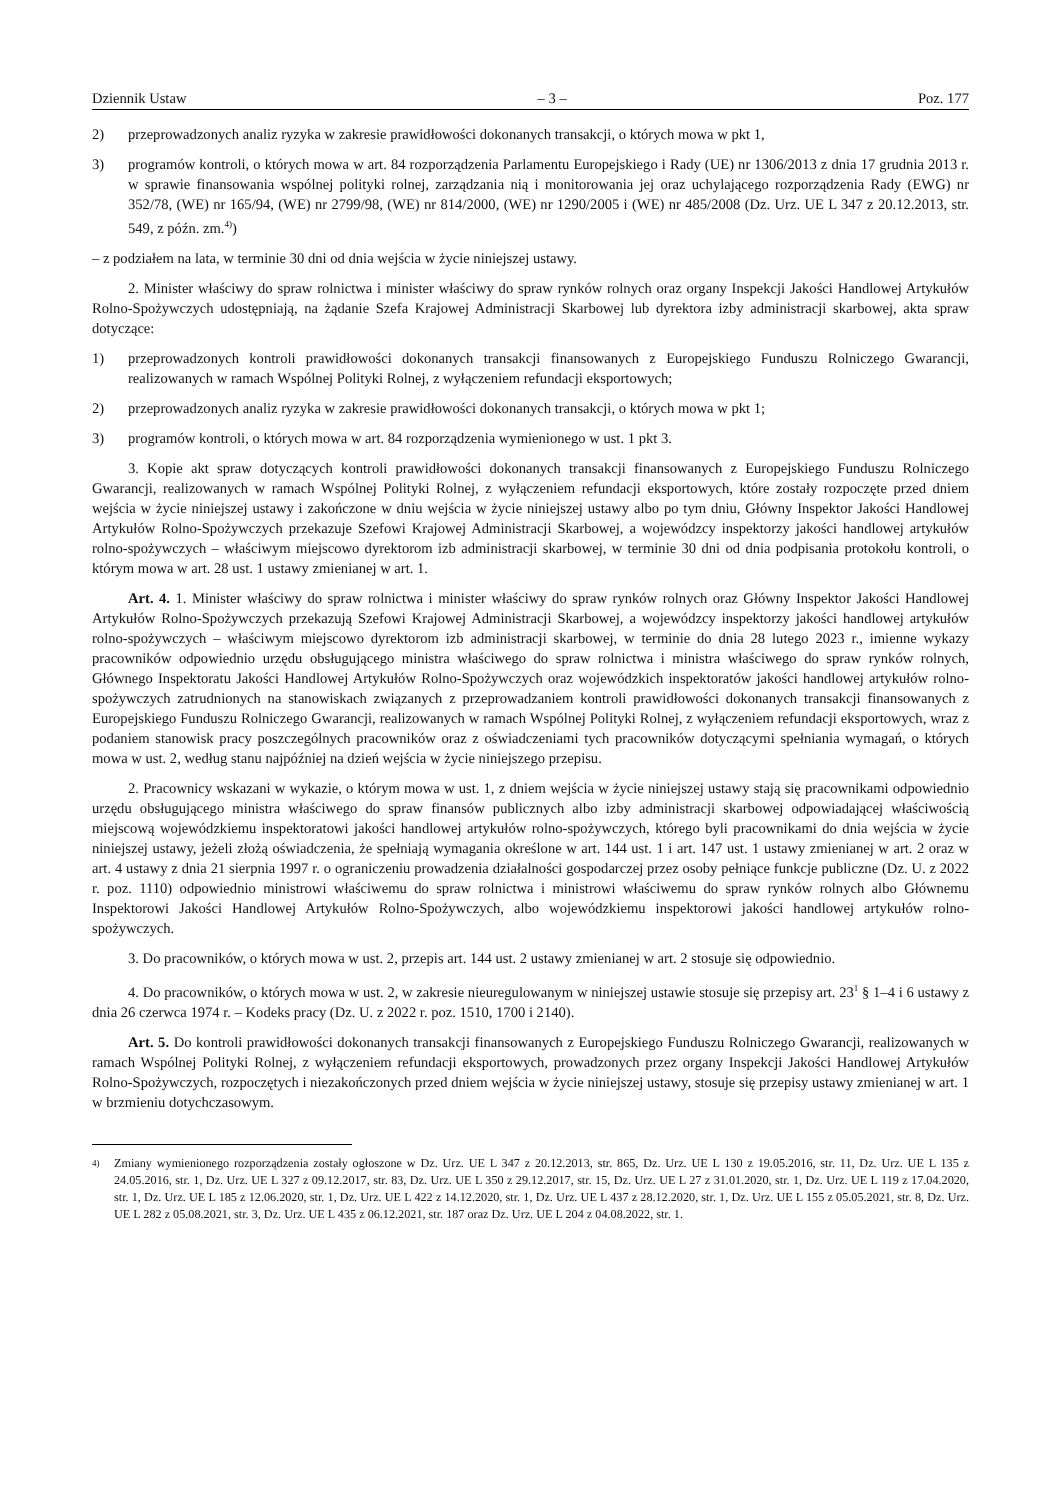Dziennik Ustaw – 3 – Poz. 177
2) przeprowadzonych analiz ryzyka w zakresie prawidłowości dokonanych transakcji, o których mowa w pkt 1,
3) programów kontroli, o których mowa w art. 84 rozporządzenia Parlamentu Europejskiego i Rady (UE) nr 1306/2013 z dnia 17 grudnia 2013 r. w sprawie finansowania wspólnej polityki rolnej, zarządzania nią i monitorowania jej oraz uchylającego rozporządzenia Rady (EWG) nr 352/78, (WE) nr 165/94, (WE) nr 2799/98, (WE) nr 814/2000, (WE) nr 1290/2005 i (WE) nr 485/2008 (Dz. Urz. UE L 347 z 20.12.2013, str. 549, z późn. zm.<sup>4)</sup>)
– z podziałem na lata, w terminie 30 dni od dnia wejścia w życie niniejszej ustawy.
2. Minister właściwy do spraw rolnictwa i minister właściwy do spraw rynków rolnych oraz organy Inspekcji Jakości Handlowej Artykułów Rolno-Spożywczych udostępniają, na żądanie Szefa Krajowej Administracji Skarbowej lub dyrektora izby administracji skarbowej, akta spraw dotyczące:
1) przeprowadzonych kontroli prawidłowości dokonanych transakcji finansowanych z Europejskiego Funduszu Rolniczego Gwarancji, realizowanych w ramach Wspólnej Polityki Rolnej, z wyłączeniem refundacji eksportowych;
2) przeprowadzonych analiz ryzyka w zakresie prawidłowości dokonanych transakcji, o których mowa w pkt 1;
3) programów kontroli, o których mowa w art. 84 rozporządzenia wymienionego w ust. 1 pkt 3.
3. Kopie akt spraw dotyczących kontroli prawidłowości dokonanych transakcji finansowanych z Europejskiego Funduszu Rolniczego Gwarancji, realizowanych w ramach Wspólnej Polityki Rolnej, z wyłączeniem refundacji eksportowych, które zostały rozpoczęte przed dniem wejścia w życie niniejszej ustawy i zakończone w dniu wejścia w życie niniejszej ustawy albo po tym dniu, Główny Inspektor Jakości Handlowej Artykułów Rolno-Spożywczych przekazuje Szefowi Krajowej Administracji Skarbowej, a wojewódzcy inspektorzy jakości handlowej artykułów rolno-spożywczych – właściwym miejscowo dyrektorom izb administracji skarbowej, w terminie 30 dni od dnia podpisania protokołu kontroli, o którym mowa w art. 28 ust. 1 ustawy zmienianej w art. 1.
Art. 4. 1. Minister właściwy do spraw rolnictwa i minister właściwy do spraw rynków rolnych oraz Główny Inspektor Jakości Handlowej Artykułów Rolno-Spożywczych przekazują Szefowi Krajowej Administracji Skarbowej, a wojewódzcy inspektorzy jakości handlowej artykułów rolno-spożywczych – właściwym miejscowo dyrektorom izb administracji skarbowej, w terminie do dnia 28 lutego 2023 r., imienne wykazy pracowników odpowiednio urzędu obsługującego ministra właściwego do spraw rolnictwa i ministra właściwego do spraw rynków rolnych, Głównego Inspektoratu Jakości Handlowej Artykułów Rolno-Spożywczych oraz wojewódzkich inspektoratów jakości handlowej artykułów rolno-spożywczych zatrudnionych na stanowiskach związanych z przeprowadzaniem kontroli prawidłowości dokonanych transakcji finansowanych z Europejskiego Funduszu Rolniczego Gwarancji, realizowanych w ramach Wspólnej Polityki Rolnej, z wyłączeniem refundacji eksportowych, wraz z podaniem stanowisk pracy poszczególnych pracowników oraz z oświadczeniami tych pracowników dotyczącymi spełniania wymagań, o których mowa w ust. 2, według stanu najpóźniej na dzień wejścia w życie niniejszego przepisu.
2. Pracownicy wskazani w wykazie, o którym mowa w ust. 1, z dniem wejścia w życie niniejszej ustawy stają się pracownikami odpowiednio urzędu obsługującego ministra właściwego do spraw finansów publicznych albo izby administracji skarbowej odpowiadającej właściwością miejscową wojewódzkiemu inspektoratowi jakości handlowej artykułów rolno-spożywczych, którego byli pracownikami do dnia wejścia w życie niniejszej ustawy, jeżeli złożą oświadczenia, że spełniają wymagania określone w art. 144 ust. 1 i art. 147 ust. 1 ustawy zmienianej w art. 2 oraz w art. 4 ustawy z dnia 21 sierpnia 1997 r. o ograniczeniu prowadzenia działalności gospodarczej przez osoby pełniące funkcje publiczne (Dz. U. z 2022 r. poz. 1110) odpowiednio ministrowi właściwemu do spraw rolnictwa i ministrowi właściwemu do spraw rynków rolnych albo Głównemu Inspektorowi Jakości Handlowej Artykułów Rolno-Spożywczych, albo wojewódzkiemu inspektorowi jakości handlowej artykułów rolno-spożywczych.
3. Do pracowników, o których mowa w ust. 2, przepis art. 144 ust. 2 ustawy zmienianej w art. 2 stosuje się odpowiednio.
4. Do pracowników, o których mowa w ust. 2, w zakresie nieuregulowanym w niniejszej ustawie stosuje się przepisy art. 23<sup>1</sup> § 1–4 i 6 ustawy z dnia 26 czerwca 1974 r. – Kodeks pracy (Dz. U. z 2022 r. poz. 1510, 1700 i 2140).
Art. 5. Do kontroli prawidłowości dokonanych transakcji finansowanych z Europejskiego Funduszu Rolniczego Gwarancji, realizowanych w ramach Wspólnej Polityki Rolnej, z wyłączeniem refundacji eksportowych, prowadzonych przez organy Inspekcji Jakości Handlowej Artykułów Rolno-Spożywczych, rozpoczętych i niezakończonych przed dniem wejścia w życie niniejszej ustawy, stosuje się przepisy ustawy zmienianej w art. 1 w brzmieniu dotychczasowym.
<sup>4)</sup> Zmiany wymienionego rozporządzenia zostały ogłoszone w Dz. Urz. UE L 347 z 20.12.2013, str. 865, Dz. Urz. UE L 130 z 19.05.2016, str. 11, Dz. Urz. UE L 135 z 24.05.2016, str. 1, Dz. Urz. UE L 327 z 09.12.2017, str. 83, Dz. Urz. UE L 350 z 29.12.2017, str. 15, Dz. Urz. UE L 27 z 31.01.2020, str. 1, Dz. Urz. UE L 119 z 17.04.2020, str. 1, Dz. Urz. UE L 185 z 12.06.2020, str. 1, Dz. Urz. UE L 422 z 14.12.2020, str. 1, Dz. Urz. UE L 437 z 28.12.2020, str. 1, Dz. Urz. UE L 155 z 05.05.2021, str. 8, Dz. Urz. UE L 282 z 05.08.2021, str. 3, Dz. Urz. UE L 435 z 06.12.2021, str. 187 oraz Dz. Urz. UE L 204 z 04.08.2022, str. 1.